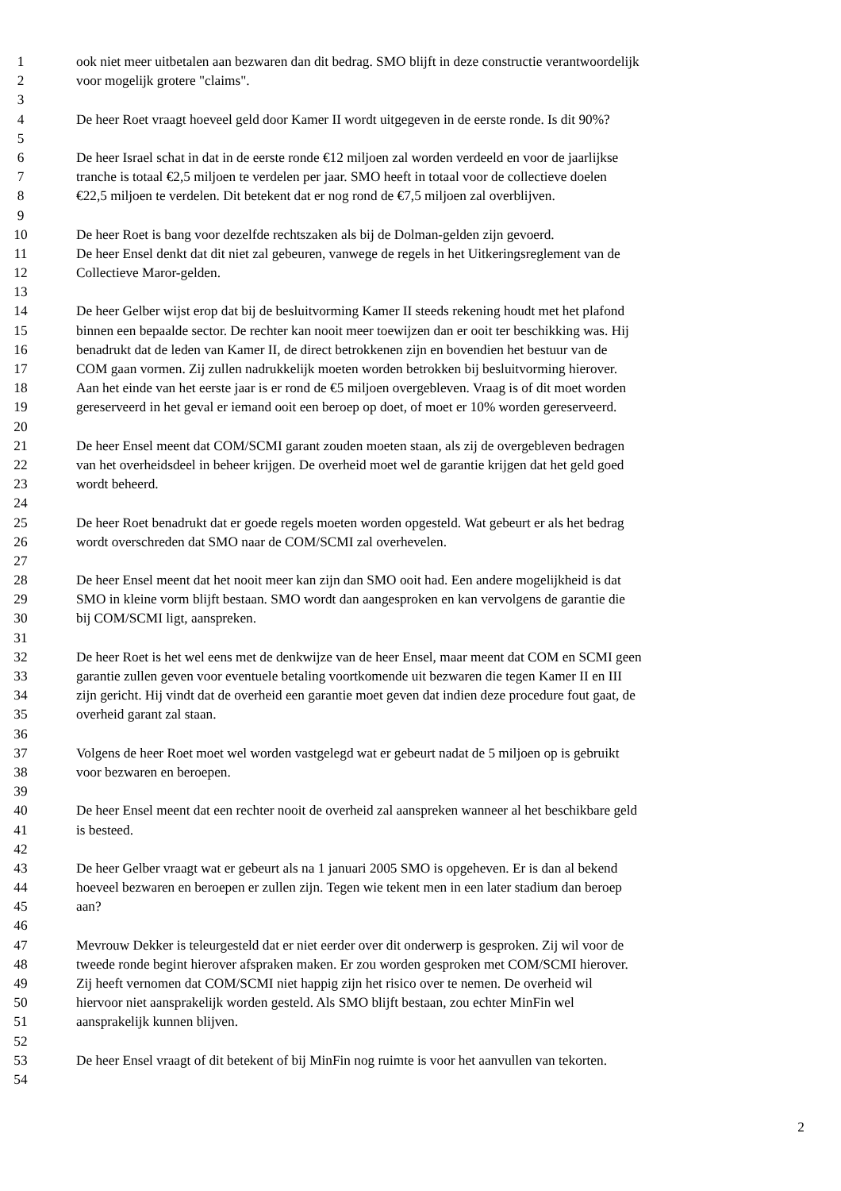1 ook niet meer uitbetalen aan bezwaren dan dit bedrag. SMO blijft in deze constructie verantwoordelijk
2 voor mogelijk grotere "claims".
3
4 De heer Roet vraagt hoeveel geld door Kamer II wordt uitgegeven in de eerste ronde. Is dit 90%?
5
6 De heer Israel schat in dat in de eerste ronde €12 miljoen zal worden verdeeld en voor de jaarlijkse
7 tranche is totaal €2,5 miljoen te verdelen per jaar. SMO heeft in totaal voor de collectieve doelen
8 €22,5 miljoen te verdelen. Dit betekent dat er nog rond de €7,5 miljoen zal overblijven.
9
10 De heer Roet is bang voor dezelfde rechtszaken als bij de Dolman-gelden zijn gevoerd.
11 De heer Ensel denkt dat dit niet zal gebeuren, vanwege de regels in het Uitkeringsreglement van de
12 Collectieve Maror-gelden.
13
14 De heer Gelber wijst erop dat bij de besluitvorming Kamer II steeds rekening houdt met het plafond
15 binnen een bepaalde sector. De rechter kan nooit meer toewijzen dan er ooit ter beschikking was. Hij
16 benadrukt dat de leden van Kamer II, de direct betrokkenen zijn en bovendien het bestuur van de
17 COM gaan vormen. Zij zullen nadrukkelijk moeten worden betrokken bij besluitvorming hierover.
18 Aan het einde van het eerste jaar is er rond de €5 miljoen overgebleven. Vraag is of dit moet worden
19 gereserveerd in het geval er iemand ooit een beroep op doet, of moet er 10% worden gereserveerd.
20
21 De heer Ensel meent dat COM/SCMI garant zouden moeten staan, als zij de overgebleven bedragen
22 van het overheidsdeel in beheer krijgen. De overheid moet wel de garantie krijgen dat het geld goed
23 wordt beheerd.
24
25 De heer Roet benadrukt dat er goede regels moeten worden opgesteld. Wat gebeurt er als het bedrag
26 wordt overschreden dat SMO naar de COM/SCMI zal overhevelen.
27
28 De heer Ensel meent dat het nooit meer kan zijn dan SMO ooit had. Een andere mogelijkheid is dat
29 SMO in kleine vorm blijft bestaan. SMO wordt dan aangesproken en kan vervolgens de garantie die
30 bij COM/SCMI ligt, aanspreken.
31
32 De heer Roet is het wel eens met de denkwijze van de heer Ensel, maar meent dat COM en SCMI geen
33 garantie zullen geven voor eventuele betaling voortkomende uit bezwaren die tegen Kamer II en III
34 zijn gericht. Hij vindt dat de overheid een garantie moet geven dat indien deze procedure fout gaat, de
35 overheid garant zal staan.
36
37 Volgens de heer Roet moet wel worden vastgelegd wat er gebeurt nadat de 5 miljoen op is gebruikt
38 voor bezwaren en beroepen.
39
40 De heer Ensel meent dat een rechter nooit de overheid zal aanspreken wanneer al het beschikbare geld
41 is besteed.
42
43 De heer Gelber vraagt wat er gebeurt als na 1 januari 2005 SMO is opgeheven. Er is dan al bekend
44 hoeveel bezwaren en beroepen er zullen zijn. Tegen wie tekent men in een later stadium dan beroep
45 aan?
46
47 Mevrouw Dekker is teleurgesteld dat er niet eerder over dit onderwerp is gesproken. Zij wil voor de
48 tweede ronde begint hierover afspraken maken. Er zou worden gesproken met COM/SCMI hierover.
49 Zij heeft vernomen dat COM/SCMI niet happig zijn het risico over te nemen. De overheid wil
50 hiervoor niet aansprakelijk worden gesteld. Als SMO blijft bestaan, zou echter MinFin wel
51 aansprakelijk kunnen blijven.
52
53 De heer Ensel vraagt of dit betekent of bij MinFin nog ruimte is voor het aanvullen van tekorten.
54
2